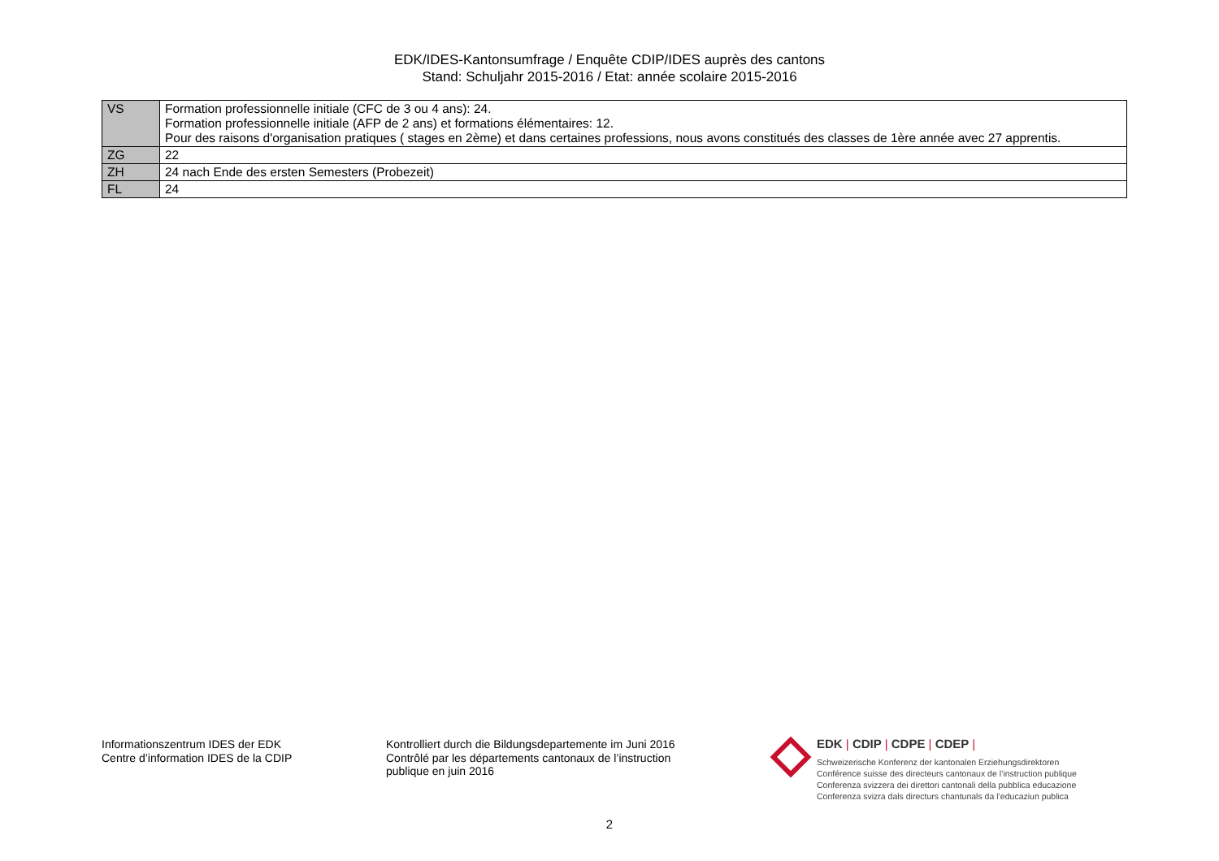EDK/IDES-Kantonsumfrage / Enquête CDIP/IDES auprès des cantons
Stand: Schuljahr 2015-2016 / Etat: année scolaire 2015-2016
| VS | Formation professionnelle initiale (CFC de 3 ou 4 ans): 24. Formation professionnelle initiale (AFP de 2 ans) et formations élémentaires: 12. Pour des raisons d'organisation pratiques ( stages en 2ème) et dans certaines professions, nous avons constitués des classes de 1ère année avec 27 apprentis. |
| ZG | 22 |
| ZH | 24 nach Ende des ersten Semesters (Probezeit) |
| FL | 24 |
Informationszentrum IDES der EDK
Centre d’information IDES de la CDIP
Kontrolliert durch die Bildungsdepartemente im Juni 2016
Contrôlé par les départements cantonaux de l’instruction publique en juin 2016
EDK | CDIP | CDPE | CDEP |
Schweizerische Konferenz der kantonalen Erziehungsdirektoren
Conférence suisse des directeurs cantonaux de l’instruction publique
Conferenza svizzera dei direttori cantonali della pubblica educazione
Conferenza svizra dals directurs chantunals da l’educaziun publica
2